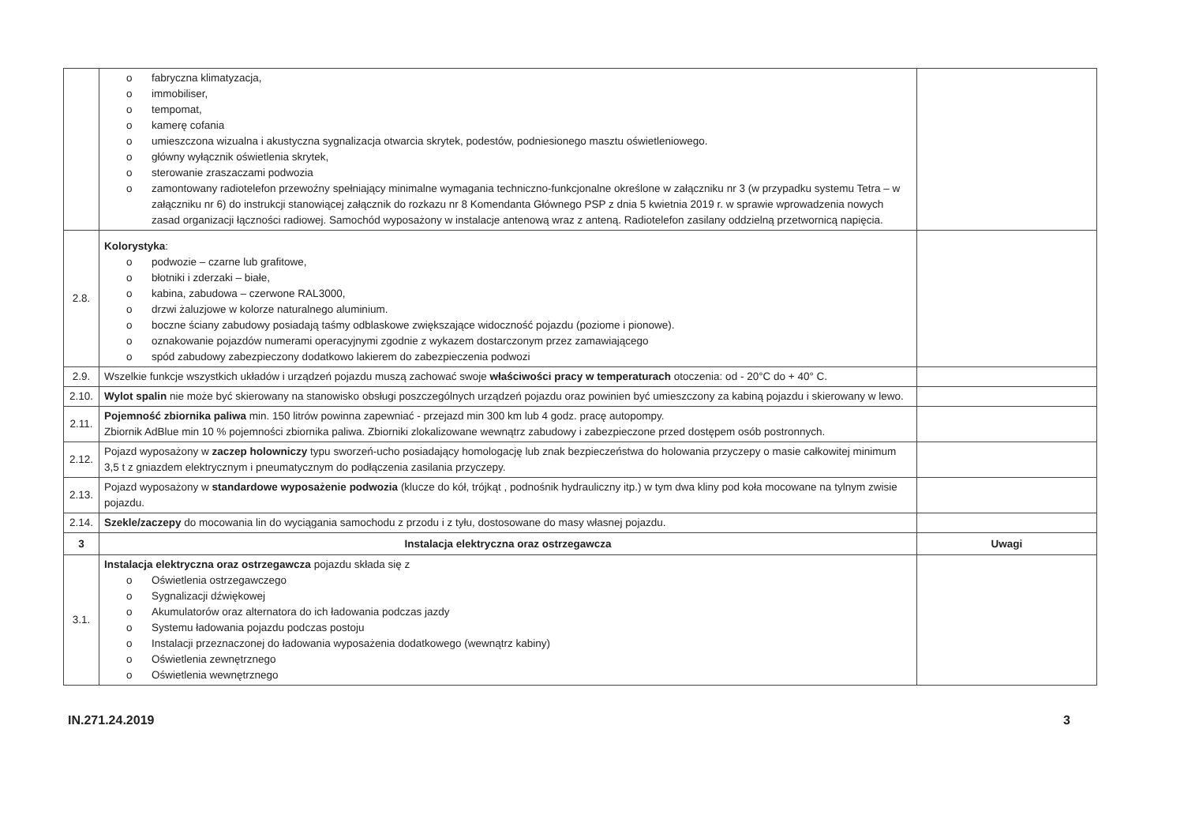| | o fabryczna klimatyzacja, o immobiliser, o tempomat, o kamerę cofania o umieszczona wizualna i akustyczna sygnalizacja otwarcia skrytek, podestów, podniesionego masztu oświetleniowego. o główny wyłącznik oświetlenia skrytek, o sterowanie zraszaczami podwozia o zamontowany radiotelefon przewoźny spełniający minimalne wymagania techniczno-funkcjonalne określone w załączniku nr 3 (w przypadku systemu Tetra – w załączniku nr 6) do instrukcji stanowiącej załącznik do rozkazu nr 8 Komendanta Głównego PSP z dnia 5 kwietnia 2019 r. w sprawie wprowadzenia nowych zasad organizacji łączności radiowej. Samochód wyposażony w instalacje antenową wraz z anteną. Radiotelefon zasilany oddzielną przetwornicą napięcia. | |
| 2.8. | Kolorystyka : o podwozie – czarne lub grafitowe, o błotniki i zderzaki – białe, o kabina, zabudowa – czerwone RAL3000, o drzwi żaluzjowe w kolorze naturalnego aluminium. o boczne ściany zabudowy posiadają taśmy odblaskowe zwiększające widoczność pojazdu (poziome i pionowe). o oznakowanie pojazdów numerami operacyjnymi zgodnie z wykazem dostarczonym przez zamawiającego o spód zabudowy zabezpieczony dodatkowo lakierem do zabezpieczenia podwozi | |
| 2.9. | Wszelkie funkcje wszystkich układów i urządzeń pojazdu muszą zachować swoje właściwości pracy w temperaturach otoczenia: od - 20°C do + 40° C. | |
| 2.10. | Wylot spalin nie może być skierowany na stanowisko obsługi poszczególnych urządzeń pojazdu oraz powinien być umieszczony za kabiną pojazdu i skierowany w lewo. | |
| 2.11. | Pojemność zbiornika paliwa min. 150 litrów powinna zapewniać - przejazd min 300 km lub 4 godz. pracę autopompy. Zbiornik AdBlue min 10 % pojemności zbiornika paliwa. Zbiorniki zlokalizowane wewnątrz zabudowy i zabezpieczone przed dostępem osób postronnych. | |
| 2.12. | Pojazd wyposażony w zaczep holowniczy typu sworzeń-ucho posiadający homologację lub znak bezpieczeństwa do holowania przyczepy o masie całkowitej minimum 3,5 t z gniazdem elektrycznym i pneumatycznym do podłączenia zasilania przyczepy. | |
| 2.13. | Pojazd wyposażony w standardowe wyposażenie podwozia (klucze do kół, trójkąt , podnośnik hydrauliczny itp.) w tym dwa kliny pod koła mocowane na tylnym zwisie pojazdu. | |
| 2.14. | Szekle/zaczepy do mocowania lin do wyciągania samochodu z przodu i z tyłu, dostosowane do masy własnej pojazdu. | |
| 3 | Instalacja elektryczna oraz ostrzegawcza | Uwagi |
| 3.1. | Instalacja elektryczna oraz ostrzegawcza pojazdu składa się z o Oświetlenia ostrzegawczego o Sygnalizacji dźwiękowej o Akumulatorów oraz alternatora do ich ładowania podczas jazdy o Systemu ładowania pojazdu podczas postoju o Instalacji przeznaczonej do ładowania wyposażenia dodatkowego (wewnątrz kabiny) o Oświetlenia zewnętrznego o Oświetlenia wewnętrznego | |
IN.271.24.2019 3